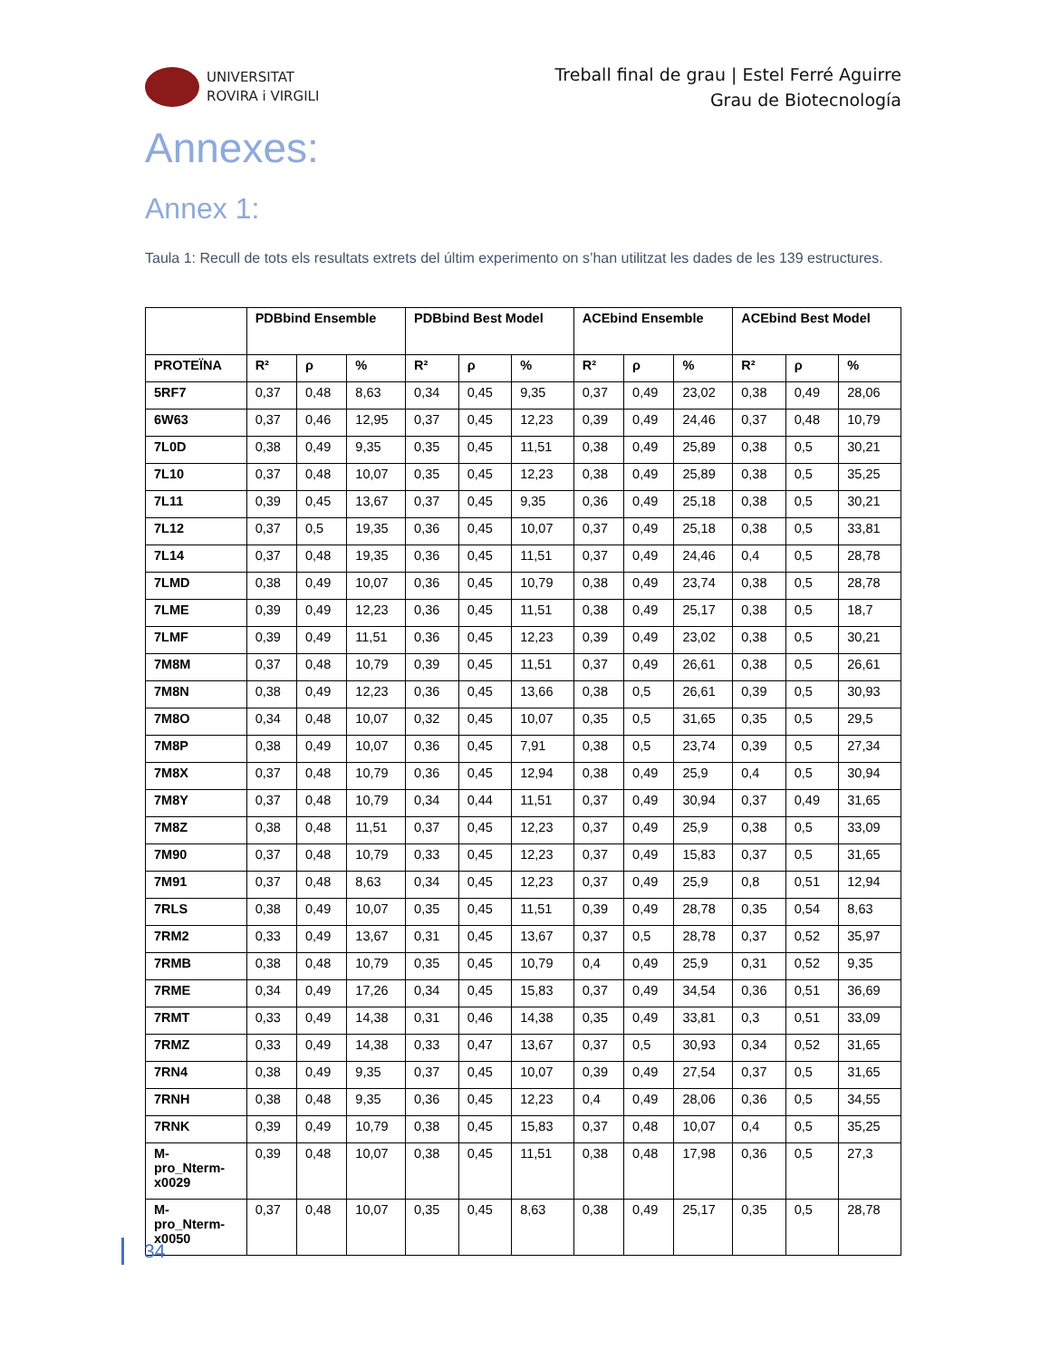UNIVERSITAT
ROVIRA i VIRGILI
Treball final de grau | Estel Ferré Aguirre
Grau de Biotecnología
Annexes:
Annex 1:
Taula 1: Recull de tots els resultats extrets del últim experimento on s’han utilitzat les dades de les 139 estructures.
| | PDBbind Ensemble | | | PDBbind Best Model | | | ACEbind Ensemble | | | ACEbind Best Model | | |
| --- | --- | --- | --- | --- | --- | --- | --- | --- | --- | --- | --- | --- |
| PROTEÏNA | R² | ρ | % | R² | ρ | % | R² | ρ | % | R² | ρ | % |
| 5RF7 | 0,37 | 0,48 | 8,63 | 0,34 | 0,45 | 9,35 | 0,37 | 0,49 | 23,02 | 0,38 | 0,49 | 28,06 |
| 6W63 | 0,37 | 0,46 | 12,95 | 0,37 | 0,45 | 12,23 | 0,39 | 0,49 | 24,46 | 0,37 | 0,48 | 10,79 |
| 7L0D | 0,38 | 0,49 | 9,35 | 0,35 | 0,45 | 11,51 | 0,38 | 0,49 | 25,89 | 0,38 | 0,5 | 30,21 |
| 7L10 | 0,37 | 0,48 | 10,07 | 0,35 | 0,45 | 12,23 | 0,38 | 0,49 | 25,89 | 0,38 | 0,5 | 35,25 |
| 7L11 | 0,39 | 0,45 | 13,67 | 0,37 | 0,45 | 9,35 | 0,36 | 0,49 | 25,18 | 0,38 | 0,5 | 30,21 |
| 7L12 | 0,37 | 0,5 | 19,35 | 0,36 | 0,45 | 10,07 | 0,37 | 0,49 | 25,18 | 0,38 | 0,5 | 33,81 |
| 7L14 | 0,37 | 0,48 | 19,35 | 0,36 | 0,45 | 11,51 | 0,37 | 0,49 | 24,46 | 0,4 | 0,5 | 28,78 |
| 7LMD | 0,38 | 0,49 | 10,07 | 0,36 | 0,45 | 10,79 | 0,38 | 0,49 | 23,74 | 0,38 | 0,5 | 28,78 |
| 7LME | 0,39 | 0,49 | 12,23 | 0,36 | 0,45 | 11,51 | 0,38 | 0,49 | 25,17 | 0,38 | 0,5 | 18,7 |
| 7LMF | 0,39 | 0,49 | 11,51 | 0,36 | 0,45 | 12,23 | 0,39 | 0,49 | 23,02 | 0,38 | 0,5 | 30,21 |
| 7M8M | 0,37 | 0,48 | 10,79 | 0,39 | 0,45 | 11,51 | 0,37 | 0,49 | 26,61 | 0,38 | 0,5 | 26,61 |
| 7M8N | 0,38 | 0,49 | 12,23 | 0,36 | 0,45 | 13,66 | 0,38 | 0,5 | 26,61 | 0,39 | 0,5 | 30,93 |
| 7M8O | 0,34 | 0,48 | 10,07 | 0,32 | 0,45 | 10,07 | 0,35 | 0,5 | 31,65 | 0,35 | 0,5 | 29,5 |
| 7M8P | 0,38 | 0,49 | 10,07 | 0,36 | 0,45 | 7,91 | 0,38 | 0,5 | 23,74 | 0,39 | 0,5 | 27,34 |
| 7M8X | 0,37 | 0,48 | 10,79 | 0,36 | 0,45 | 12,94 | 0,38 | 0,49 | 25,9 | 0,4 | 0,5 | 30,94 |
| 7M8Y | 0,37 | 0,48 | 10,79 | 0,34 | 0,44 | 11,51 | 0,37 | 0,49 | 30,94 | 0,37 | 0,49 | 31,65 |
| 7M8Z | 0,38 | 0,48 | 11,51 | 0,37 | 0,45 | 12,23 | 0,37 | 0,49 | 25,9 | 0,38 | 0,5 | 33,09 |
| 7M90 | 0,37 | 0,48 | 10,79 | 0,33 | 0,45 | 12,23 | 0,37 | 0,49 | 15,83 | 0,37 | 0,5 | 31,65 |
| 7M91 | 0,37 | 0,48 | 8,63 | 0,34 | 0,45 | 12,23 | 0,37 | 0,49 | 25,9 | 0,8 | 0,51 | 12,94 |
| 7RLS | 0,38 | 0,49 | 10,07 | 0,35 | 0,45 | 11,51 | 0,39 | 0,49 | 28,78 | 0,35 | 0,54 | 8,63 |
| 7RM2 | 0,33 | 0,49 | 13,67 | 0,31 | 0,45 | 13,67 | 0,37 | 0,5 | 28,78 | 0,37 | 0,52 | 35,97 |
| 7RMB | 0,38 | 0,48 | 10,79 | 0,35 | 0,45 | 10,79 | 0,4 | 0,49 | 25,9 | 0,31 | 0,52 | 9,35 |
| 7RME | 0,34 | 0,49 | 17,26 | 0,34 | 0,45 | 15,83 | 0,37 | 0,49 | 34,54 | 0,36 | 0,51 | 36,69 |
| 7RMT | 0,33 | 0,49 | 14,38 | 0,31 | 0,46 | 14,38 | 0,35 | 0,49 | 33,81 | 0,3 | 0,51 | 33,09 |
| 7RMZ | 0,33 | 0,49 | 14,38 | 0,33 | 0,47 | 13,67 | 0,37 | 0,5 | 30,93 | 0,34 | 0,52 | 31,65 |
| 7RN4 | 0,38 | 0,49 | 9,35 | 0,37 | 0,45 | 10,07 | 0,39 | 0,49 | 27,54 | 0,37 | 0,5 | 31,65 |
| 7RNH | 0,38 | 0,48 | 9,35 | 0,36 | 0,45 | 12,23 | 0,4 | 0,49 | 28,06 | 0,36 | 0,5 | 34,55 |
| 7RNK | 0,39 | 0,49 | 10,79 | 0,38 | 0,45 | 15,83 | 0,37 | 0,48 | 10,07 | 0,4 | 0,5 | 35,25 |
| M- pro_Nterm- x0029 | 0,39 | 0,48 | 10,07 | 0,38 | 0,45 | 11,51 | 0,38 | 0,48 | 17,98 | 0,36 | 0,5 | 27,3 |
| M- pro_Nterm- x0050 | 0,37 | 0,48 | 10,07 | 0,35 | 0,45 | 8,63 | 0,38 | 0,49 | 25,17 | 0,35 | 0,5 | 28,78 |
34